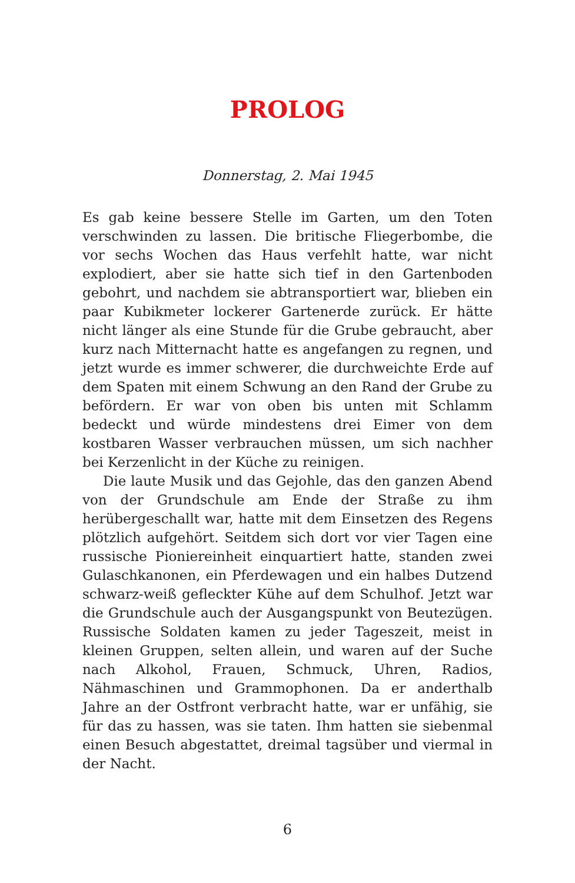PROLOG
Donnerstag, 2. Mai 1945
Es gab keine bessere Stelle im Garten, um den Toten verschwinden zu lassen. Die britische Fliegerbombe, die vor sechs Wochen das Haus verfehlt hatte, war nicht explodiert, aber sie hatte sich tief in den Gartenboden gebohrt, und nachdem sie abtransportiert war, blieben ein paar Kubikmeter lockerer Gartenerde zurück. Er hätte nicht länger als eine Stunde für die Grube gebraucht, aber kurz nach Mitternacht hatte es angefangen zu regnen, und jetzt wurde es immer schwerer, die durchweichte Erde auf dem Spaten mit einem Schwung an den Rand der Grube zu befördern. Er war von oben bis unten mit Schlamm bedeckt und würde mindestens drei Eimer von dem kostbaren Wasser verbrauchen müssen, um sich nachher bei Kerzenlicht in der Küche zu reinigen.
Die laute Musik und das Gejohle, das den ganzen Abend von der Grundschule am Ende der Straße zu ihm herübergeschallt war, hatte mit dem Einsetzen des Regens plötzlich aufgehört. Seitdem sich dort vor vier Tagen eine russische Pioniereinheit einquartiert hatte, standen zwei Gulaschkanonen, ein Pferdewagen und ein halbes Dutzend schwarz-weiß gefleckter Kühe auf dem Schulhof. Jetzt war die Grundschule auch der Ausgangspunkt von Beutezügen. Russische Soldaten kamen zu jeder Tageszeit, meist in kleinen Gruppen, selten allein, und waren auf der Suche nach Alkohol, Frauen, Schmuck, Uhren, Radios, Nähmaschinen und Grammophonen. Da er anderthalb Jahre an der Ostfront verbracht hatte, war er unfähig, sie für das zu hassen, was sie taten. Ihm hatten sie siebenmal einen Besuch abgestattet, dreimal tagsüber und viermal in der Nacht.
6